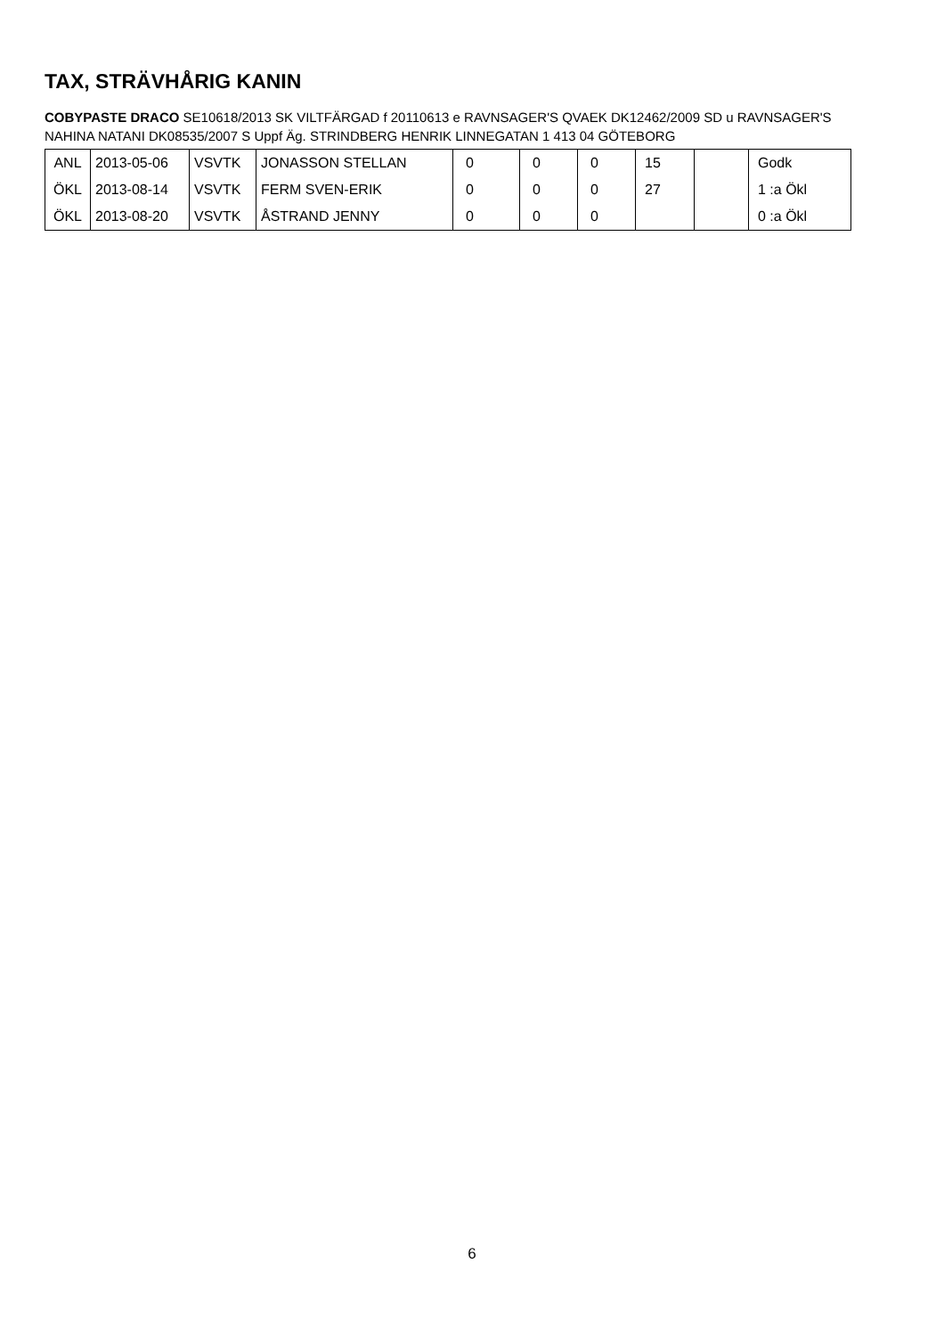TAX, STRÄVHÅRIG KANIN
COBYPASTE DRACO SE10618/2013 SK VILTFÄRGAD f 20110613 e RAVNSAGER'S QVAEK DK12462/2009 SD u RAVNSAGER'S NAHINA NATANI DK08535/2007 S Uppf Äg. STRINDBERG HENRIK LINNEGATAN 1 413 04 GÖTEBORG
| ANL | 2013-05-06 | VSVTK | JONASSON STELLAN | 0 | 0 | 0 | 15 | | Godk |
| ÖKL | 2013-08-14 | VSVTK | FERM SVEN-ERIK | 0 | 0 | 0 | 27 | | 1 :a Ökl |
| ÖKL | 2013-08-20 | VSVTK | ÅSTRAND JENNY | 0 | 0 | 0 | | | 0 :a Ökl |
6